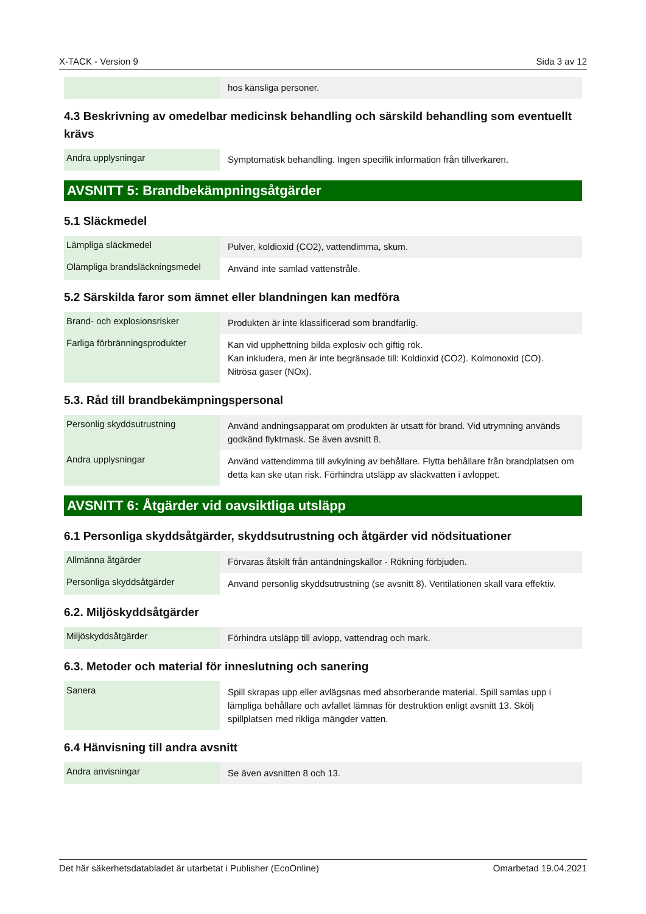X-TACK - Version 9 Sida 3 av 12
| | hos känsliga personer. |
4.3 Beskrivning av omedelbar medicinsk behandling och särskild behandling som eventuellt krävs
| Andra upplysningar | Symptomatisk behandling. Ingen specifik information från tillverkaren. |
AVSNITT 5: Brandbekämpningsåtgärder
5.1 Släckmedel
| Lämpliga släckmedel | Pulver, koldioxid (CO2), vattendimma, skum. |
| Olämpliga brandsläckningsmedel | Använd inte samlad vattenstråle. |
5.2 Särskilda faror som ämnet eller blandningen kan medföra
| Brand- och explosionsrisker | Produkten är inte klassificerad som brandfarlig. |
| Farliga förbränningsprodukter | Kan vid upphettning bilda explosiv och giftig rök. Kan inkludera, men är inte begränsade till: Koldioxid (CO2). Kolmonoxid (CO). Nitrösa gaser (NOx). |
5.3. Råd till brandbekämpningspersonal
| Personlig skyddsutrustning | Använd andningsapparat om produkten är utsatt för brand. Vid utrymning används godkänd flyktmask. Se även avsnitt 8. |
| Andra upplysningar | Använd vattendimma till avkylning av behållare. Flytta behållare från brandplatsen om detta kan ske utan risk. Förhindra utsläpp av släckvatten i avloppet. |
AVSNITT 6: Åtgärder vid oavsiktliga utsläpp
6.1 Personliga skyddsåtgärder, skyddsutrustning och åtgärder vid nödsituationer
| Allmänna åtgärder | Förvaras åtskilt från antändningskällor - Rökning förbjuden. |
| Personliga skyddsåtgärder | Använd personlig skyddsutrustning (se avsnitt 8). Ventilationen skall vara effektiv. |
6.2. Miljöskyddsåtgärder
| Miljöskyddsåtgärder | Förhindra utsläpp till avlopp, vattendrag och mark. |
6.3. Metoder och material för inneslutning och sanering
| Sanera | Spill skrapas upp eller avlägsnas med absorberande material. Spill samlas upp i lämpliga behållare och avfallet lämnas för destruktion enligt avsnitt 13. Skölj spillplatsen med rikliga mängder vatten. |
6.4 Hänvisning till andra avsnitt
| Andra anvisningar | Se även avsnitten 8 och 13. |
Det här säkerhetsdatabladet är utarbetat i Publisher (EcoOnline) Omarbetad 19.04.2021